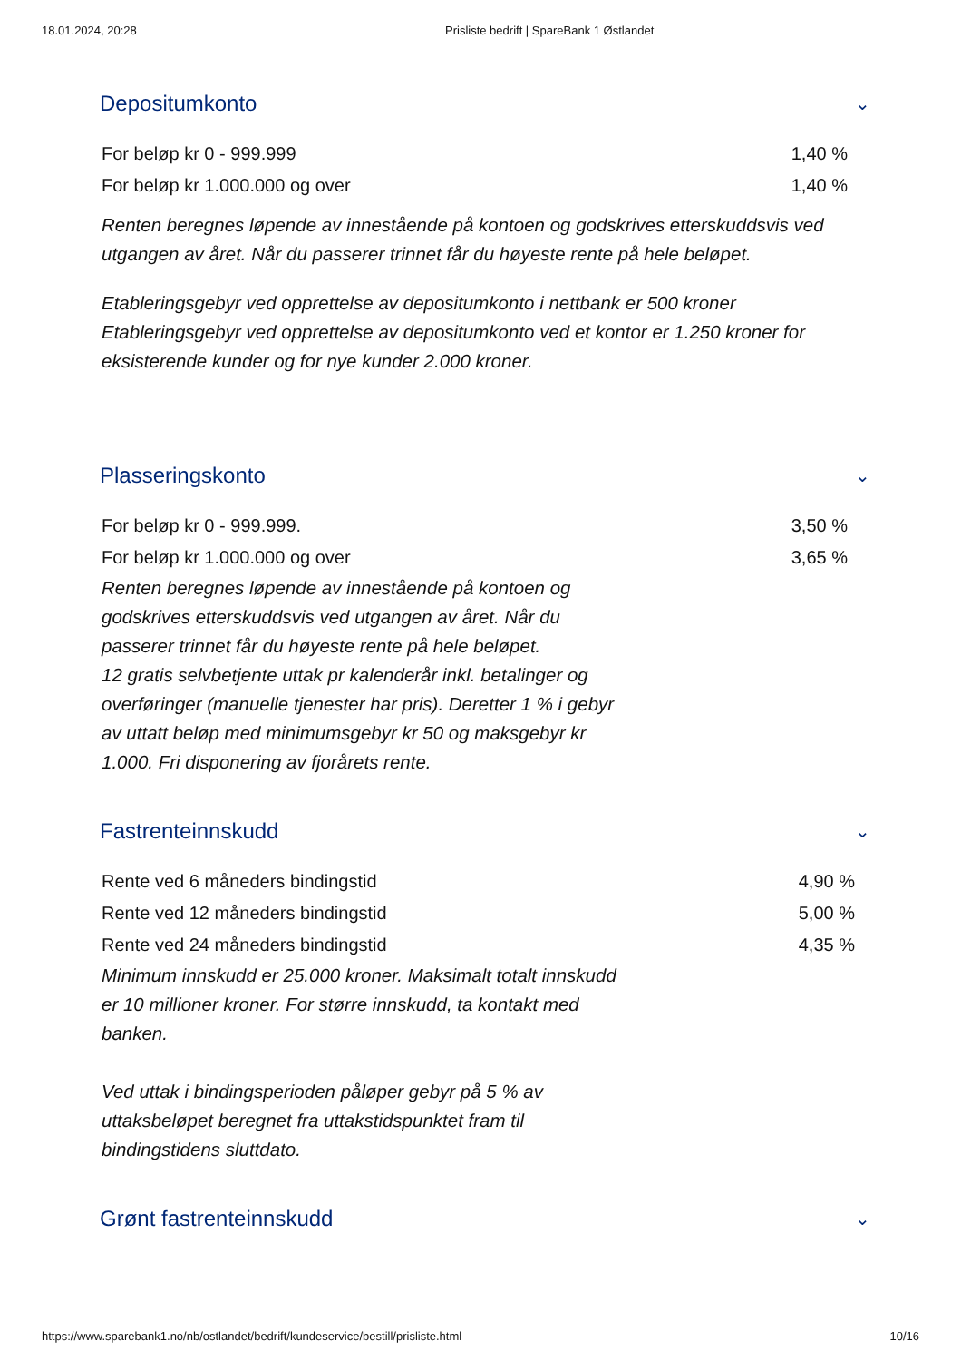18.01.2024, 20:28 Prisliste bedrift | SpareBank 1 Østlandet
Depositumkonto ⌄
| For beløp kr 0 - 999.999 | 1,40 % |
| For beløp kr 1.000.000 og over | 1,40 % |
Renten beregnes løpende av innestående på kontoen og godskrives etterskuddsvis ved utgangen av året. Når du passerer trinnet får du høyeste rente på hele beløpet.
Etableringsgebyr ved opprettelse av depositumkonto i nettbank er 500 kroner Etableringsgebyr ved opprettelse av depositumkonto ved et kontor er 1.250 kroner for eksisterende kunder og for nye kunder 2.000 kroner.
Plasseringskonto ⌄
| For beløp kr 0 - 999.999. | 3,50 % |
| For beløp kr 1.000.000 og over | 3,65 % |
Renten beregnes løpende av innestående på kontoen og godskrives etterskuddsvis ved utgangen av året. Når du passerer trinnet får du høyeste rente på hele beløpet.
12 gratis selvbetjente uttak pr kalenderår inkl. betalinger og overføringer (manuelle tjenester har pris). Deretter 1 % i gebyr av uttatt beløp med minimumsgebyr kr 50 og maksgebyr kr 1.000. Fri disponering av fjorårets rente.
Fastrenteinnskudd ⌄
| Rente ved 6 måneders bindingstid | 4,90 % |
| Rente ved 12 måneders bindingstid | 5,00 % |
| Rente ved 24 måneders bindingstid | 4,35 % |
Minimum innskudd er 25.000 kroner. Maksimalt totalt innskudd er 10 millioner kroner. For større innskudd, ta kontakt med banken.
Ved uttak i bindingsperioden påløper gebyr på 5 % av uttaksbeløpet beregnet fra uttakstidspunktet fram til bindingstidens sluttdato.
Grønt fastrenteinnskudd ⌄
https://www.sparebank1.no/nb/ostlandet/bedrift/kundeservice/bestill/prisliste.html 10/16